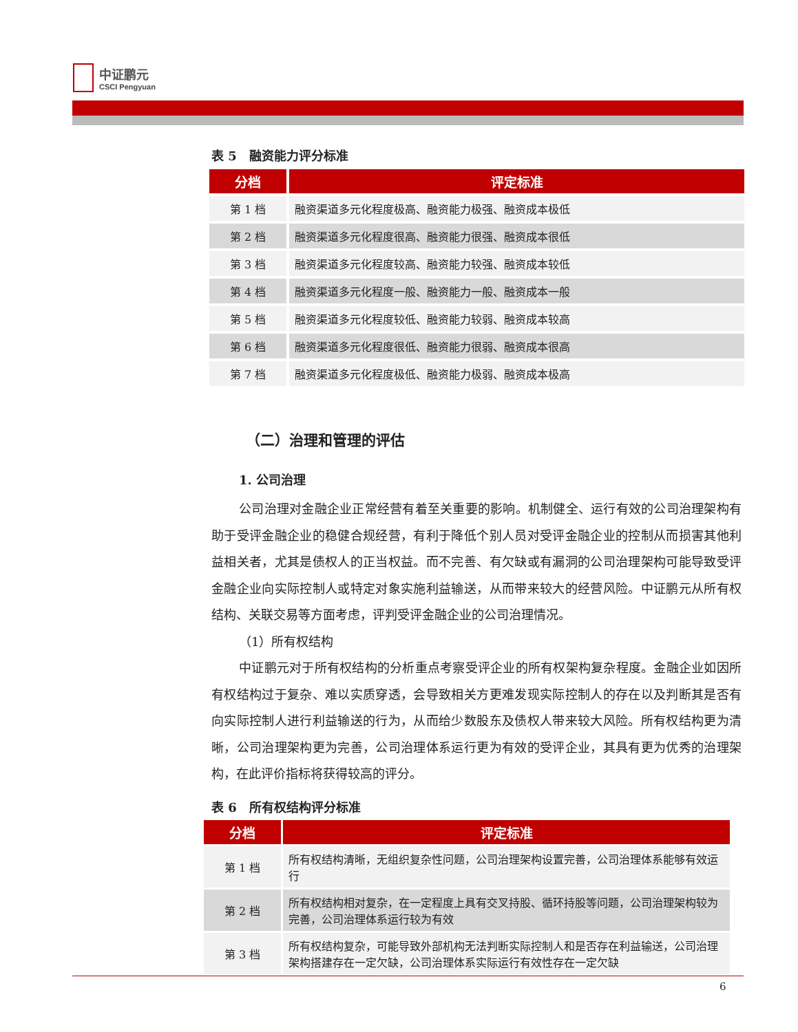中证鹏元
CSCI Pengyuan
表 5　融资能力评分标准
| 分档 | 评定标准 |
| --- | --- |
| 第 1 档 | 融资渠道多元化程度极高、融资能力极强、融资成本极低 |
| 第 2 档 | 融资渠道多元化程度很高、融资能力很强、融资成本很低 |
| 第 3 档 | 融资渠道多元化程度较高、融资能力较强、融资成本较低 |
| 第 4 档 | 融资渠道多元化程度一般、融资能力一般、融资成本一般 |
| 第 5 档 | 融资渠道多元化程度较低、融资能力较弱、融资成本较高 |
| 第 6 档 | 融资渠道多元化程度很低、融资能力很弱、融资成本很高 |
| 第 7 档 | 融资渠道多元化程度极低、融资能力极弱、融资成本极高 |
（二）治理和管理的评估
1. 公司治理
公司治理对金融企业正常经营有着至关重要的影响。机制健全、运行有效的公司治理架构有助于受评金融企业的稳健合规经营，有利于降低个别人员对受评金融企业的控制从而损害其他利益相关者，尤其是债权人的正当权益。而不完善、有欠缺或有漏洞的公司治理架构可能导致受评金融企业向实际控制人或特定对象实施利益输送，从而带来较大的经营风险。中证鹏元从所有权结构、关联交易等方面考虑，评判受评金融企业的公司治理情况。
（1）所有权结构
中证鹏元对于所有权结构的分析重点考察受评企业的所有权架构复杂程度。金融企业如因所有权结构过于复杂、难以实质穿透，会导致相关方更难发现实际控制人的存在以及判断其是否有向实际控制人进行利益输送的行为，从而给少数股东及债权人带来较大风险。所有权结构更为清晰，公司治理架构更为完善，公司治理体系运行更为有效的受评企业，其具有更为优秀的治理架构，在此评价指标将获得较高的评分。
表 6　所有权结构评分标准
| 分档 | 评定标准 |
| --- | --- |
| 第 1 档 | 所有权结构清晰，无组织复杂性问题，公司治理架构设置完善，公司治理体系能够有效运行 |
| 第 2 档 | 所有权结构相对复杂，在一定程度上具有交叉持股、循环持股等问题，公司治理架构较为完善，公司治理体系运行较为有效 |
| 第 3 档 | 所有权结构复杂，可能导致外部机构无法判断实际控制人和是否存在利益输送，公司治理架构搭建存在一定欠缺，公司治理体系实际运行有效性存在一定欠缺 |
6